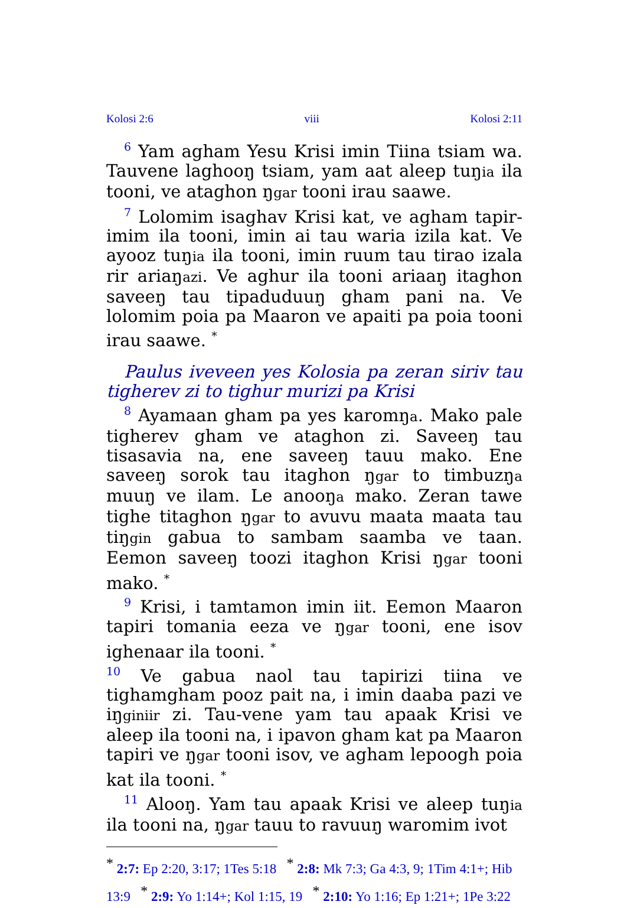Kolosi 2:6 viii Kolosi 2:11
<sup>6</sup> Yam agham Yesu Krisi imin Tiina tsiam wa. Tauvene laghooŋ tsiam, yam aat aleep tuŋia ila tooni, ve ataghon ŋgar tooni irau saawe.
<sup>7</sup> Lolomim isaghav Krisi kat, ve agham tapir-imim ila tooni, imin ai tau waria izila kat. Ve ayooz tuŋia ila tooni, imin ruum tau tirao izala rir ariaŋazi. Ve aghur ila tooni ariaaŋ itaghon saveeŋ tau tipaduduuŋ gham pani na. Ve lolomim poia pa Maaron ve apaiti pa poia tooni irau saawe. <sup>*</sup>
Paulus iveveen yes Kolosia pa zeran siriv tau tigherev zi to tighur murizi pa Krisi
<sup>8</sup> Ayamaan gham pa yes karomŋa. Mako pale tigherev gham ve ataghon zi. Saveeŋ tau tisasavia na, ene saveeŋ tauu mako. Ene saveeŋ sorok tau itaghon ŋgar to timbuzŋa muuŋ ve ilam. Le anooŋa mako. Zeran tawe tighe titaghon ŋgar to avuvu maata maata tau tiŋgin gabua to sambam saamba ve taan. Eemon saveeŋ toozi itaghon Krisi ŋgar tooni mako. <sup>*</sup>
<sup>9</sup> Krisi, i tamtamon imin iit. Eemon Maaron tapiri tomania eeza ve ŋgar tooni, ene isov ighenaar ila tooni. <sup>*</sup>
<sup>10</sup> Ve gabua naol tau tapirizi tiina ve tighamgham pooz pait na, i imin daaba pazi ve iŋginiir zi. Tau-vene yam tau apaak Krisi ve aleep ila tooni na, i ipavon gham kat pa Maaron tapiri ve ŋgar tooni isov, ve agham lepoogh poia kat ila tooni. <sup>*</sup>
<sup>11</sup> Alooŋ. Yam tau apaak Krisi ve aleep tuŋia ila tooni na, ŋgar tauu to ravuuŋ waromim ivot
<sup>*</sup> 2:7: Ep 2:20, 3:17; 1Tes 5:18 <sup>*</sup> 2:8: Mk 7:3; Ga 4:3, 9; 1Tim 4:1+; Hib 13:9 <sup>*</sup> 2:9: Yo 1:14+; Kol 1:15, 19 <sup>*</sup> 2:10: Yo 1:16; Ep 1:21+; 1Pe 3:22